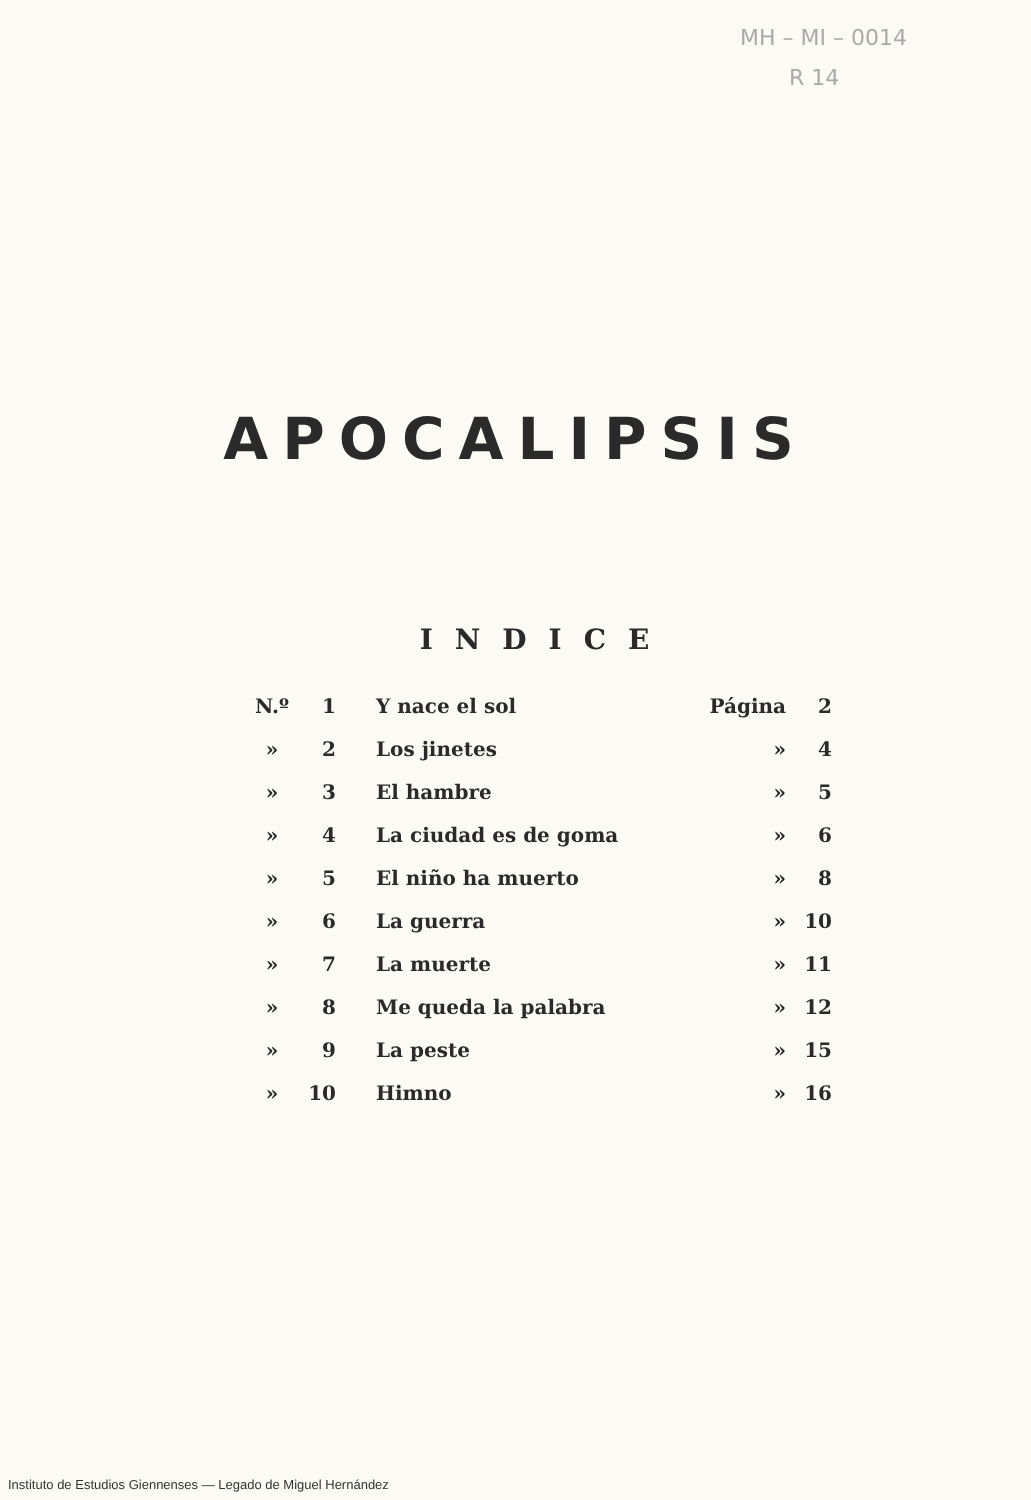MH – MI – 0014
R 14
APOCALIPSIS
INDICE
| N.º | 1 | Y nace el sol | Página | 2 |
| » | 2 | Los jinetes | » | 4 |
| » | 3 | El hambre | » | 5 |
| » | 4 | La ciudad es de goma | » | 6 |
| » | 5 | El niño ha muerto | » | 8 |
| » | 6 | La guerra | » | 10 |
| » | 7 | La muerte | » | 11 |
| » | 8 | Me queda la palabra | » | 12 |
| » | 9 | La peste | » | 15 |
| » | 10 | Himno | » | 16 |
Instituto de Estudios Giennenses — Legado de Miguel Hernández